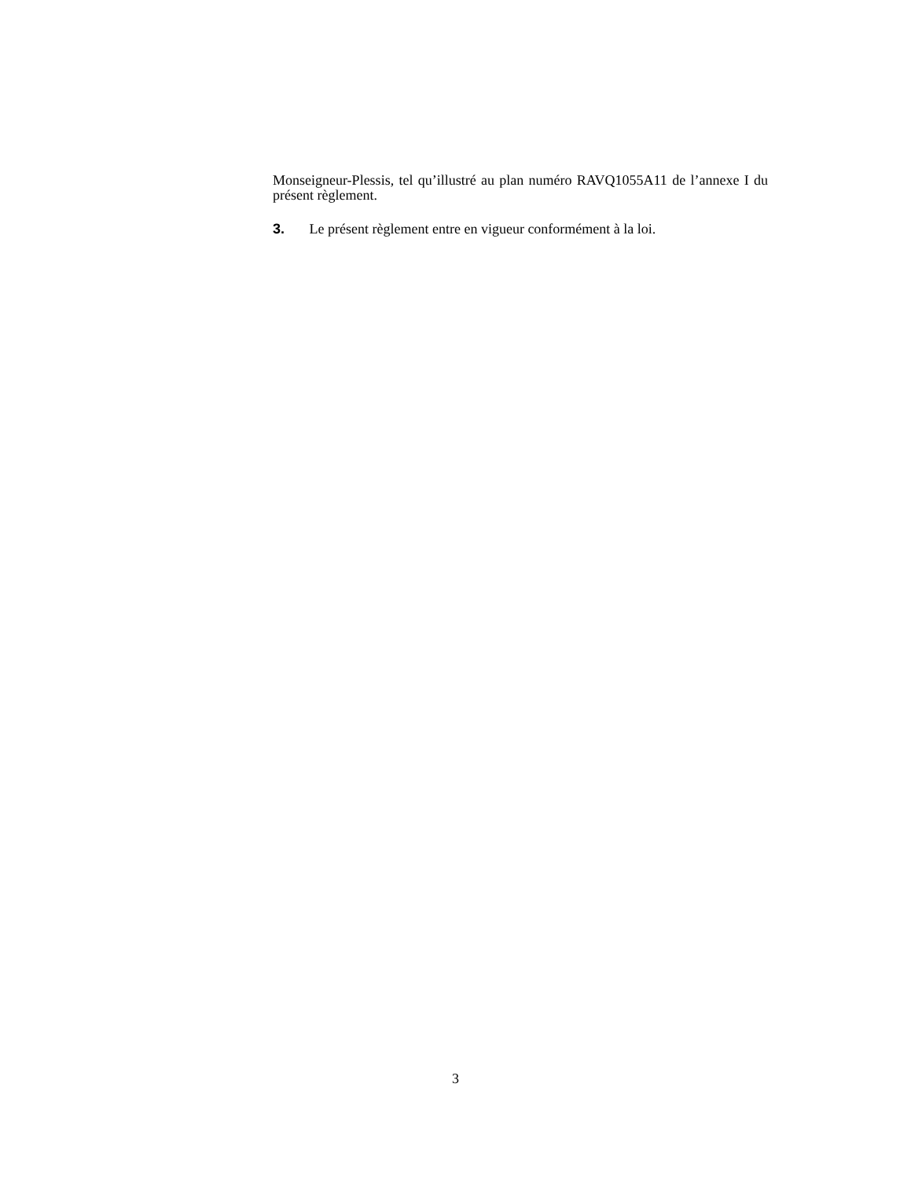Monseigneur-Plessis, tel qu’illustré au plan numéro RAVQ1055A11 de l’annexe I du présent règlement.
3. Le présent règlement entre en vigueur conformément à la loi.
3